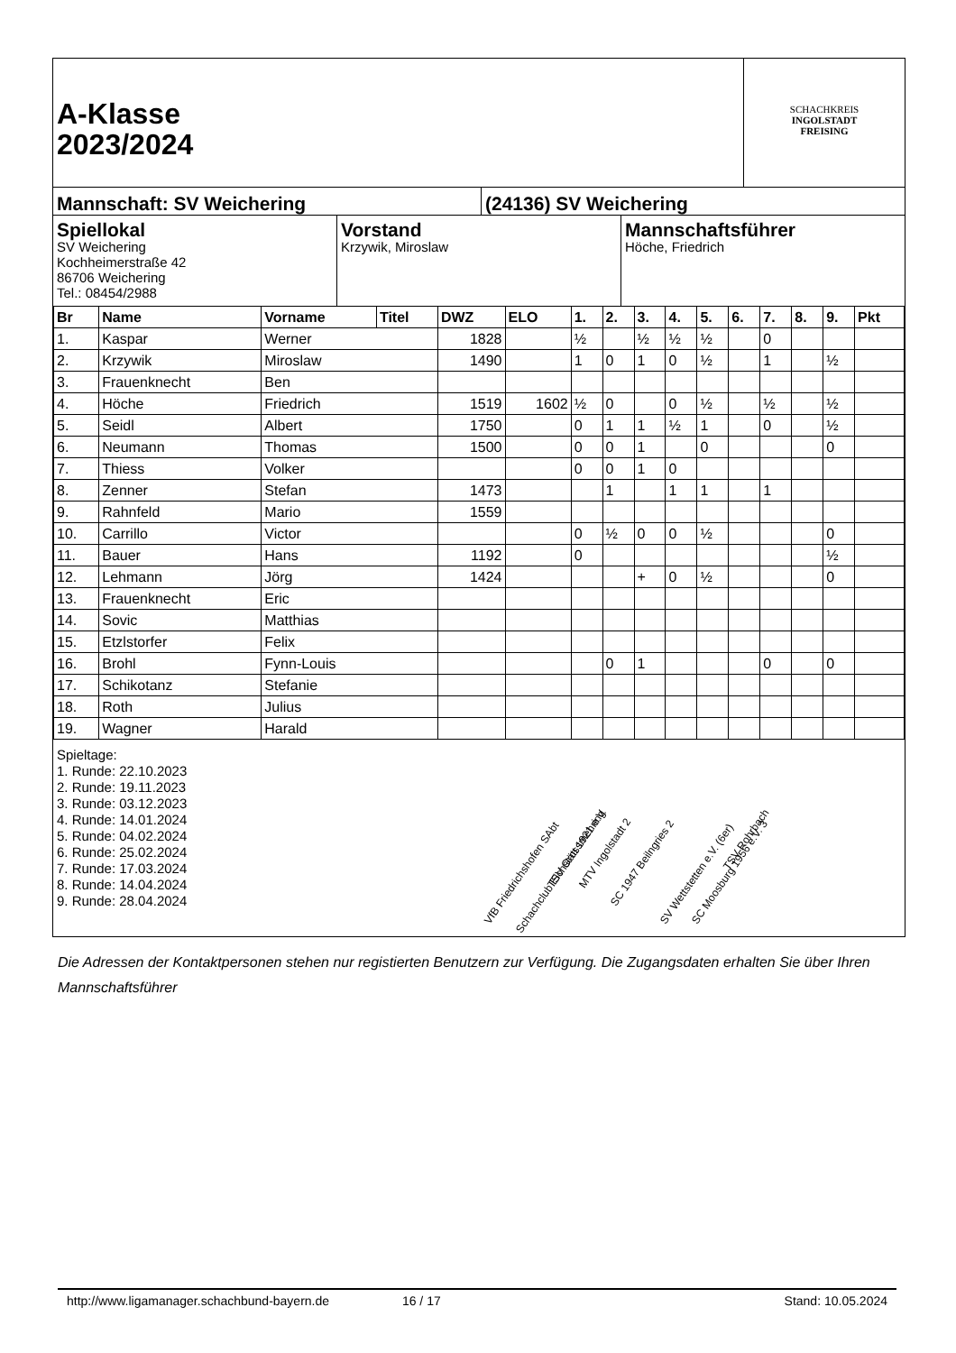A-Klasse
2023/2024
SCHACHKREIS
INGOLSTADT
FREISING
Mannschaft: SV Weichering (24136) SV Weichering
Spiellokal
SV Weichering
Kochheimerstraße 42
86706 Weichering
Tel.: 08454/2988
Vorstand
Krzywik, Miroslaw
Mannschaftsführer
Höche, Friedrich
| Br | Name | Vorname | Titel | DWZ | ELO | 1. | 2. | 3. | 4. | 5. | 6. | 7. | 8. | 9. | Pkt |
| --- | --- | --- | --- | --- | --- | --- | --- | --- | --- | --- | --- | --- | --- | --- | --- |
| 1. | Kaspar | Werner | | 1828 | | ½ | | ½ | ½ | ½ | | 0 | | | |
| 2. | Krzywik | Miroslaw | | 1490 | | 1 | 0 | 1 | 0 | ½ | | 1 | | ½ | |
| 3. | Frauenknecht | Ben | | | | | | | | | | | | | |
| 4. | Höche | Friedrich | | 1519 | 1602 | ½ | 0 | | 0 | ½ | | ½ | | ½ | |
| 5. | Seidl | Albert | | 1750 | | 0 | 1 | 1 | ½ | 1 | | 0 | | ½ | |
| 6. | Neumann | Thomas | | 1500 | | 0 | 0 | 1 | | 0 | | | | 0 | |
| 7. | Thiess | Volker | | | | 0 | 0 | 1 | 0 | | | | | | |
| 8. | Zenner | Stefan | | 1473 | | | 1 | | 1 | 1 | | 1 | | | |
| 9. | Rahnfeld | Mario | | 1559 | | | | | | | | | | | |
| 10. | Carrillo | Victor | | | | 0 | ½ | 0 | 0 | ½ | | | | 0 | |
| 11. | Bauer | Hans | | 1192 | | 0 | | | | | | | | ½ | |
| 12. | Lehmann | Jörg | | 1424 | | | | + | 0 | ½ | | | | 0 | |
| 13. | Frauenknecht | Eric | | | | | | | | | | | | | |
| 14. | Sovic | Matthias | | | | | | | | | | | | | |
| 15. | Etzlstorfer | Felix | | | | | | | | | | | | | |
| 16. | Brohl | Fynn-Louis | | | | | 0 | 1 | | | | 0 | | 0 | |
| 17. | Schikotanz | Stefanie | | | | | | | | | | | | | |
| 18. | Roth | Julius | | | | | | | | | | | | | |
| 19. | Wagner | Harald | | | | | | | | | | | | | |
Spieltage:
1. Runde: 22.10.2023
2. Runde: 19.11.2023
3. Runde: 03.12.2023
4. Runde: 14.01.2024
5. Runde: 04.02.2024
6. Runde: 25.02.2024
7. Runde: 17.03.2024
8. Runde: 14.04.2024
9. Runde: 28.04.2024
VfB Friedrichshofen SAbt
Schachclub Eichstätt 1921 e.V.
TSV Grossmehring MTV Ingolstadt 2
SC 1947 Beilngries 2
SV Wettstetten e.V. (6er) SC Moosburg 1956 e.V. 3
TSV Rohrbach
Die Adressen der Kontaktpersonen stehen nur registierten Benutzern zur Verfügung. Die Zugangsdaten erhalten Sie über Ihren Mannschaftsführer
http://www.ligamanager.schachbund-bayern.de 16 / 17 Stand: 10.05.2024